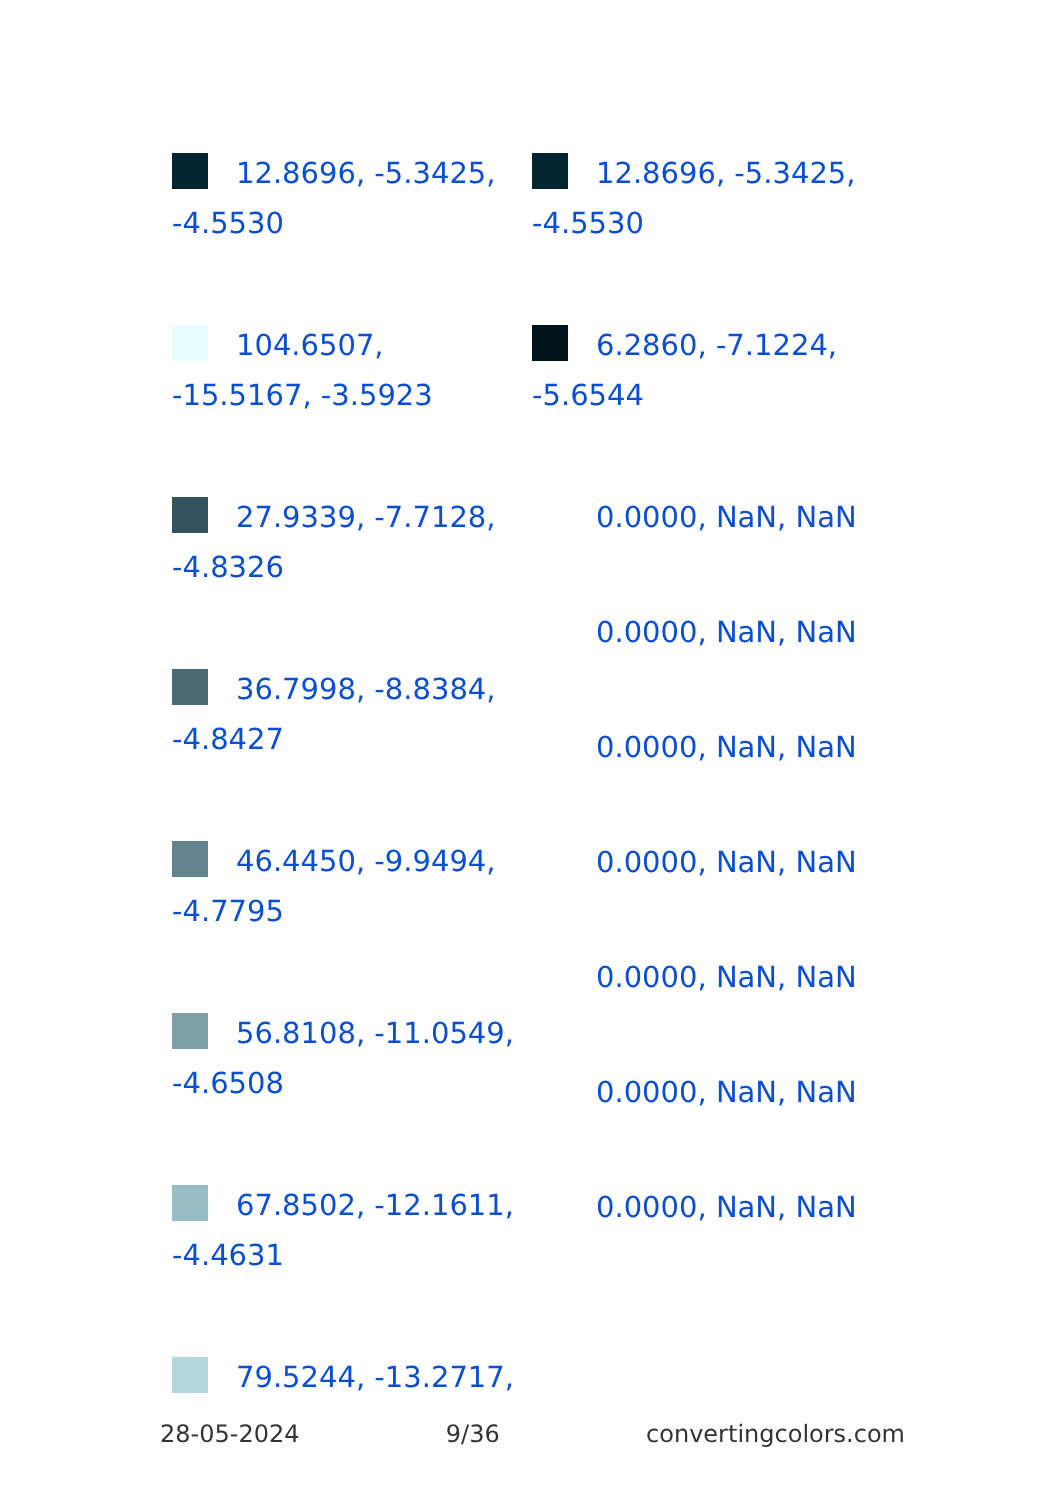12.8696, -5.3425, -4.5530
104.6507, -15.5167, -3.5923
27.9339, -7.7128, -4.8326
36.7998, -8.8384, -4.8427
46.4450, -9.9494, -4.7795
56.8108, -11.0549, -4.6508
67.8502, -12.1611, -4.4631
79.5244, -13.2717,
12.8696, -5.3425, -4.5530
6.2860, -7.1224, -5.6544
0.0000, NaN, NaN
0.0000, NaN, NaN
0.0000, NaN, NaN
0.0000, NaN, NaN
0.0000, NaN, NaN
0.0000, NaN, NaN
0.0000, NaN, NaN
28-05-2024 9/36 convertingcolors.com